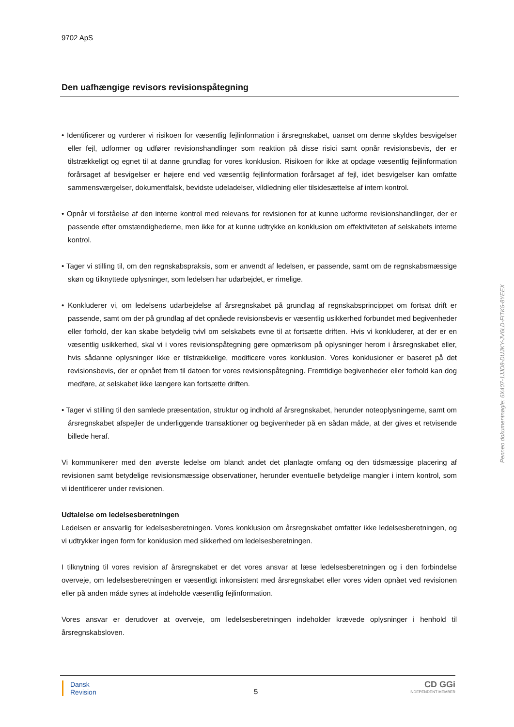9702 ApS
Den uafhængige revisors revisionspåtegning
• Identificerer og vurderer vi risikoen for væsentlig fejlinformation i årsregnskabet, uanset om denne skyldes besvigelser eller fejl, udformer og udfører revisionshandlinger som reaktion på disse risici samt opnår revisionsbevis, der er tilstrækkeligt og egnet til at danne grundlag for vores konklusion. Risikoen for ikke at opdage væsentlig fejlinformation forårsaget af besvigelser er højere end ved væsentlig fejlinformation forårsaget af fejl, idet besvigelser kan omfatte sammensværgelser, dokumentfalsk, bevidste udeladelser, vildledning eller tilsidesættelse af intern kontrol.
• Opnår vi forståelse af den interne kontrol med relevans for revisionen for at kunne udforme revisionshandlinger, der er passende efter omstændighederne, men ikke for at kunne udtrykke en konklusion om effektiviteten af selskabets interne kontrol.
• Tager vi stilling til, om den regnskabspraksis, som er anvendt af ledelsen, er passende, samt om de regnskabsmæssige skøn og tilknyttede oplysninger, som ledelsen har udarbejdet, er rimelige.
• Konkluderer vi, om ledelsens udarbejdelse af årsregnskabet på grundlag af regnskabsprincippet om fortsat drift er passende, samt om der på grundlag af det opnåede revisionsbevis er væsentlig usikkerhed forbundet med begivenheder eller forhold, der kan skabe betydelig tvivl om selskabets evne til at fortsætte driften. Hvis vi konkluderer, at der er en væsentlig usikkerhed, skal vi i vores revisionspåtegning gøre opmærksom på oplysninger herom i årsregnskabet eller, hvis sådanne oplysninger ikke er tilstrækkelige, modificere vores konklusion. Vores konklusioner er baseret på det revisionsbevis, der er opnået frem til datoen for vores revisionspåtegning. Fremtidige begivenheder eller forhold kan dog medføre, at selskabet ikke længere kan fortsætte driften.
• Tager vi stilling til den samlede præsentation, struktur og indhold af årsregnskabet, herunder noteoplysningerne, samt om årsregnskabet afspejler de underliggende transaktioner og begivenheder på en sådan måde, at der gives et retvisende billede heraf.
Vi kommunikerer med den øverste ledelse om blandt andet det planlagte omfang og den tidsmæssige placering af revisionen samt betydelige revisionsmæssige observationer, herunder eventuelle betydelige mangler i intern kontrol, som vi identificerer under revisionen.
Udtalelse om ledelsesberetningen
Ledelsen er ansvarlig for ledelsesberetningen. Vores konklusion om årsregnskabet omfatter ikke ledelsesberetningen, og vi udtrykker ingen form for konklusion med sikkerhed om ledelsesberetningen.
I tilknytning til vores revision af årsregnskabet er det vores ansvar at læse ledelsesberetningen og i den forbindelse overveje, om ledelsesberetningen er væsentligt inkonsistent med årsregnskabet eller vores viden opnået ved revisionen eller på anden måde synes at indeholde væsentlig fejlinformation.
Vores ansvar er derudover at overveje, om ledelsesberetningen indeholder krævede oplysninger i henhold til årsregnskabsloven.
Dansk
Revision
5
CD GGi
INDEPENDENT MEMBER
Penneo dokumentnøgle: 6X407-1JJD8-DUJKY-JV6LD-FITK5-8YEEX